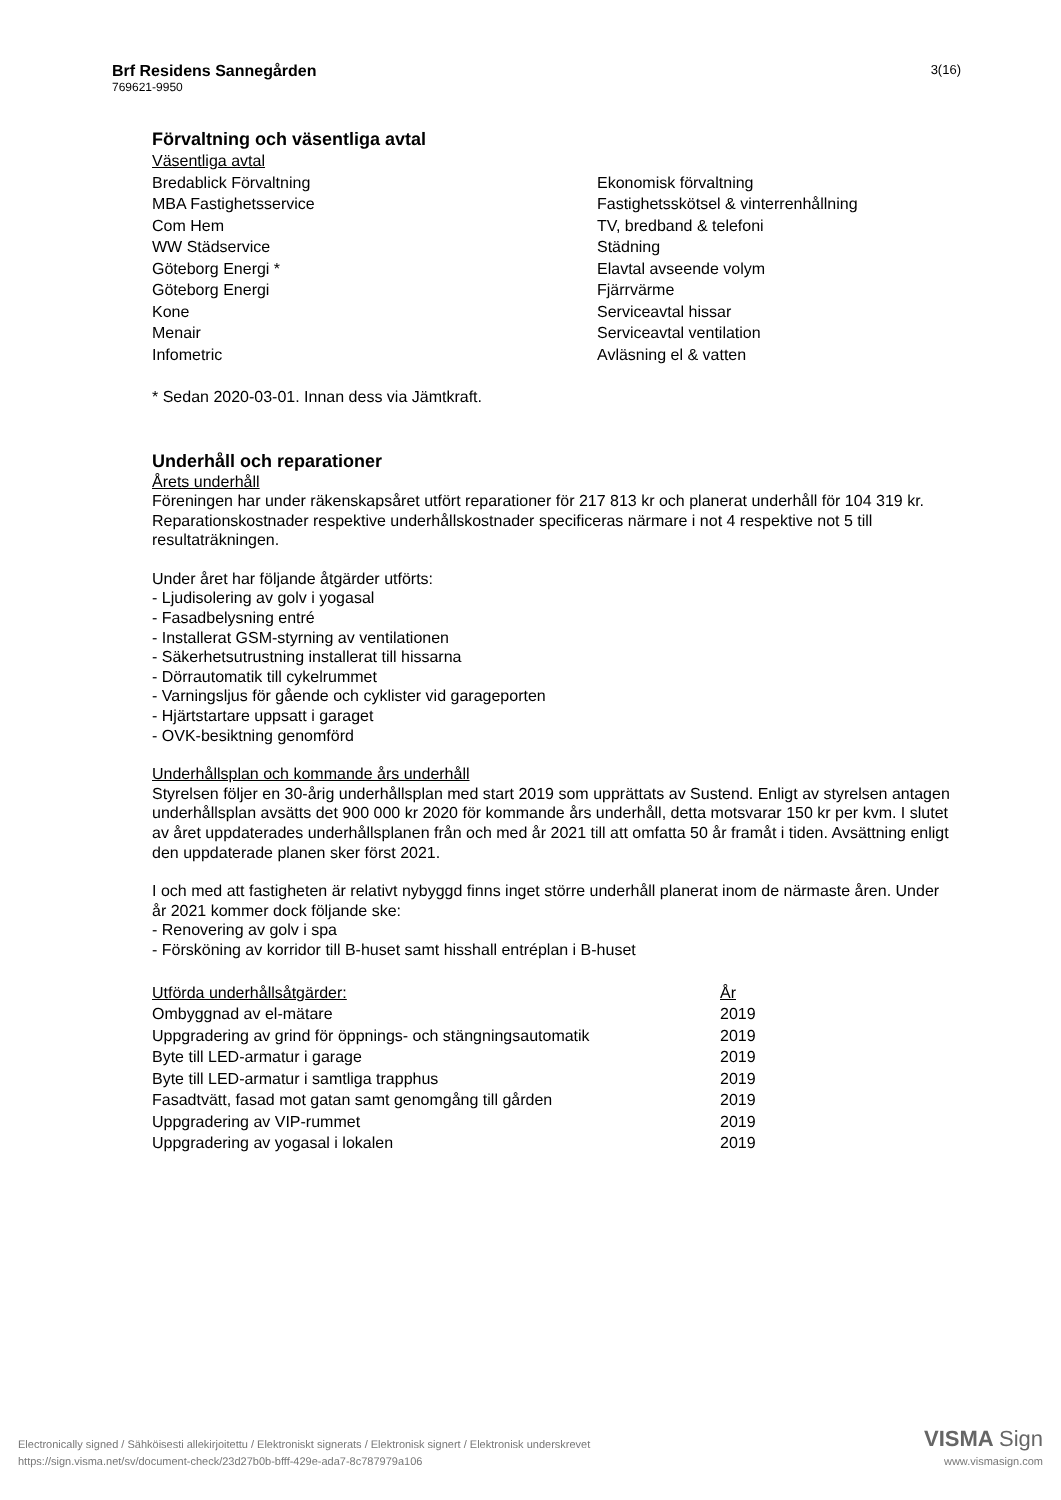Brf Residens Sannegården
769621-9950
3(16)
Förvaltning och väsentliga avtal
Väsentliga avtal
| Bredablick Förvaltning | Ekonomisk förvaltning |
| MBA Fastighetsservice | Fastighetsskötsel & vinterrenhållning |
| Com Hem | TV, bredband & telefoni |
| WW Städservice | Städning |
| Göteborg Energi * | Elavtal avseende volym |
| Göteborg Energi | Fjärrvärme |
| Kone | Serviceavtal hissar |
| Menair | Serviceavtal ventilation |
| Infometric | Avläsning el & vatten |
* Sedan 2020-03-01. Innan dess via Jämtkraft.
Underhåll och reparationer
Årets underhåll
Föreningen har under räkenskapsåret utfört reparationer för 217 813 kr och planerat underhåll för 104 319 kr. Reparationskostnader respektive underhållskostnader specificeras närmare i not 4 respektive not 5 till resultaträkningen.
Under året har följande åtgärder utförts:
- Ljudisolering av golv i yogasal
- Fasadbelysning entré
- Installerat GSM-styrning av ventilationen
- Säkerhetsutrustning installerat till hissarna
- Dörrautomatik till cykelrummet
- Varningsljus för gående och cyklister vid garageporten
- Hjärtstartare uppsatt i garaget
- OVK-besiktning genomförd
Underhållsplan och kommande års underhåll
Styrelsen följer en 30-årig underhållsplan med start 2019 som upprättats av Sustend. Enligt av styrelsen antagen underhållsplan avsätts det 900 000 kr 2020 för kommande års underhåll, detta motsvarar 150 kr per kvm. I slutet av året uppdaterades underhållsplanen från och med år 2021 till att omfatta 50 år framåt i tiden. Avsättning enligt den uppdaterade planen sker först 2021.
I och med att fastigheten är relativt nybyggd finns inget större underhåll planerat inom de närmaste åren. Under år 2021 kommer dock följande ske:
- Renovering av golv i spa
- Försköning av korridor till B-huset samt hisshall entréplan i B-huset
| Utförda underhållsåtgärder: | År |
| Ombyggnad av el-mätare | 2019 |
| Uppgradering av grind för öppnings- och stängningsautomatik | 2019 |
| Byte till LED-armatur i garage | 2019 |
| Byte till LED-armatur i samtliga trapphus | 2019 |
| Fasadtvätt, fasad mot gatan samt genomgång till gården | 2019 |
| Uppgradering av VIP-rummet | 2019 |
| Uppgradering av yogasal i lokalen | 2019 |
Electronically signed / Sähköisesti allekirjoitettu / Elektroniskt signerats / Elektronisk signert / Elektronisk underskrevet
https://sign.visma.net/sv/document-check/23d27b0b-bfff-429e-ada7-8c787979a106
VISMA Sign
www.vismasign.com